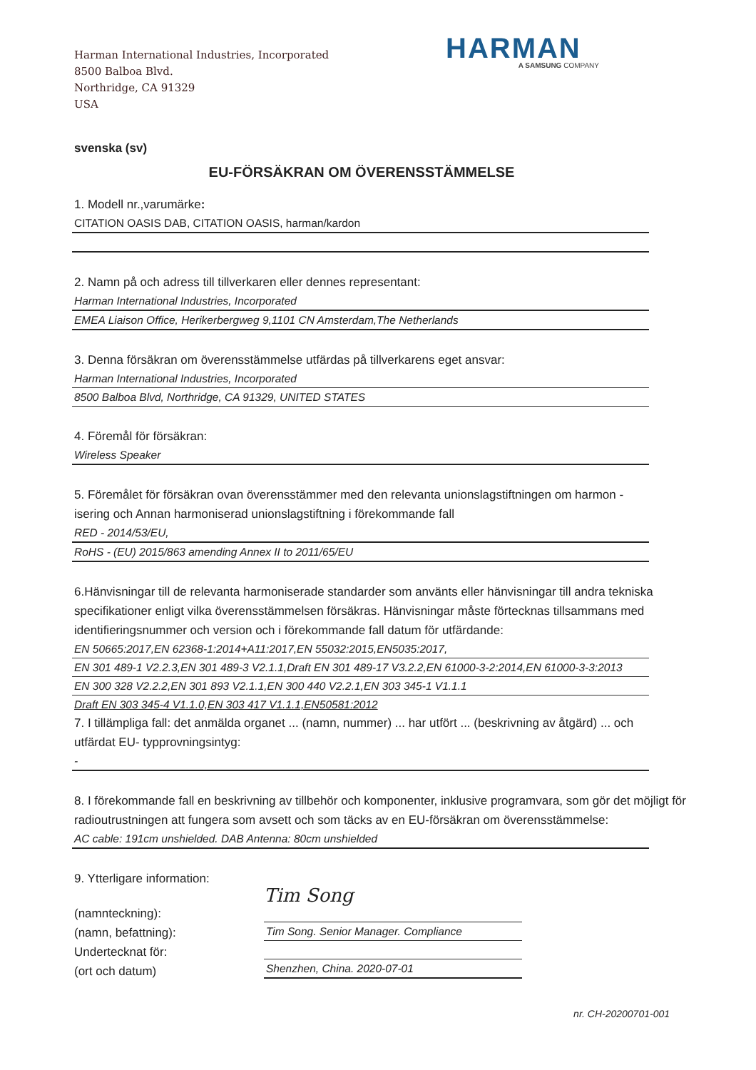Harman International Industries, Incorporated
8500 Balboa Blvd.
Northridge, CA 91329
USA
HARMAN
A SAMSUNG COMPANY
svenska (sv)
EU-FÖRSÄKRAN OM ÖVERENSSTÄMMELSE
1. Modell nr.,varumärke:
CITATION OASIS DAB, CITATION OASIS, harman/kardon
2. Namn på och adress till tillverkaren eller dennes representant:
Harman International Industries, Incorporated
EMEA Liaison Office, Herikerbergweg 9,1101 CN Amsterdam,The Netherlands
3. Denna försäkran om överensstämmelse utfärdas på tillverkarens eget ansvar:
Harman International Industries, Incorporated
8500 Balboa Blvd, Northridge, CA 91329, UNITED STATES
4. Föremål för försäkran:
Wireless Speaker
5. Föremålet för försäkran ovan överensstämmer med den relevanta unionslagstiftningen om harmon -isering och Annan harmoniserad unionslagstiftning i förekommande fall
RED - 2014/53/EU,
RoHS - (EU) 2015/863 amending Annex II to 2011/65/EU
6.Hänvisningar till de relevanta harmoniserade standarder som använts eller hänvisningar till andra tekniska specifikationer enligt vilka överensstämmelsen försäkras. Hänvisningar måste förtecknas tillsammans med identifieringsnummer och version och i förekommande fall datum för utfärdande:
EN 50665:2017,EN 62368-1:2014+A11:2017,EN 55032:2015,EN5035:2017,
EN 301 489-1 V2.2.3,EN 301 489-3 V2.1.1,Draft EN 301 489-17 V3.2.2,EN 61000-3-2:2014,EN 61000-3-3:2013
EN 300 328 V2.2.2,EN 301 893 V2.1.1,EN 300 440 V2.2.1,EN 303 345-1 V1.1.1
Draft EN 303 345-4 V1.1.0,EN 303 417 V1.1.1,EN50581:2012
7. I tillämpliga fall: det anmälda organet ... (namn, nummer) ... har utfört ... (beskrivning av åtgärd) ... och utfärdat EU- typprovningsintyg:
-
8. I förekommande fall en beskrivning av tillbehör och komponenter, inklusive programvara, som gör det möjligt för radioutrustningen att fungera som avsett och som täcks av en EU-försäkran om överensstämmelse:
AC cable: 191cm unshielded. DAB Antenna: 80cm unshielded
9. Ytterligare information:
(namnteckning):
(namn, befattning):
Undertecknat för:
(ort och datum)
Tim Song
Tim Song. Senior Manager. Compliance
Shenzhen, China. 2020-07-01
nr. CH-20200701-001